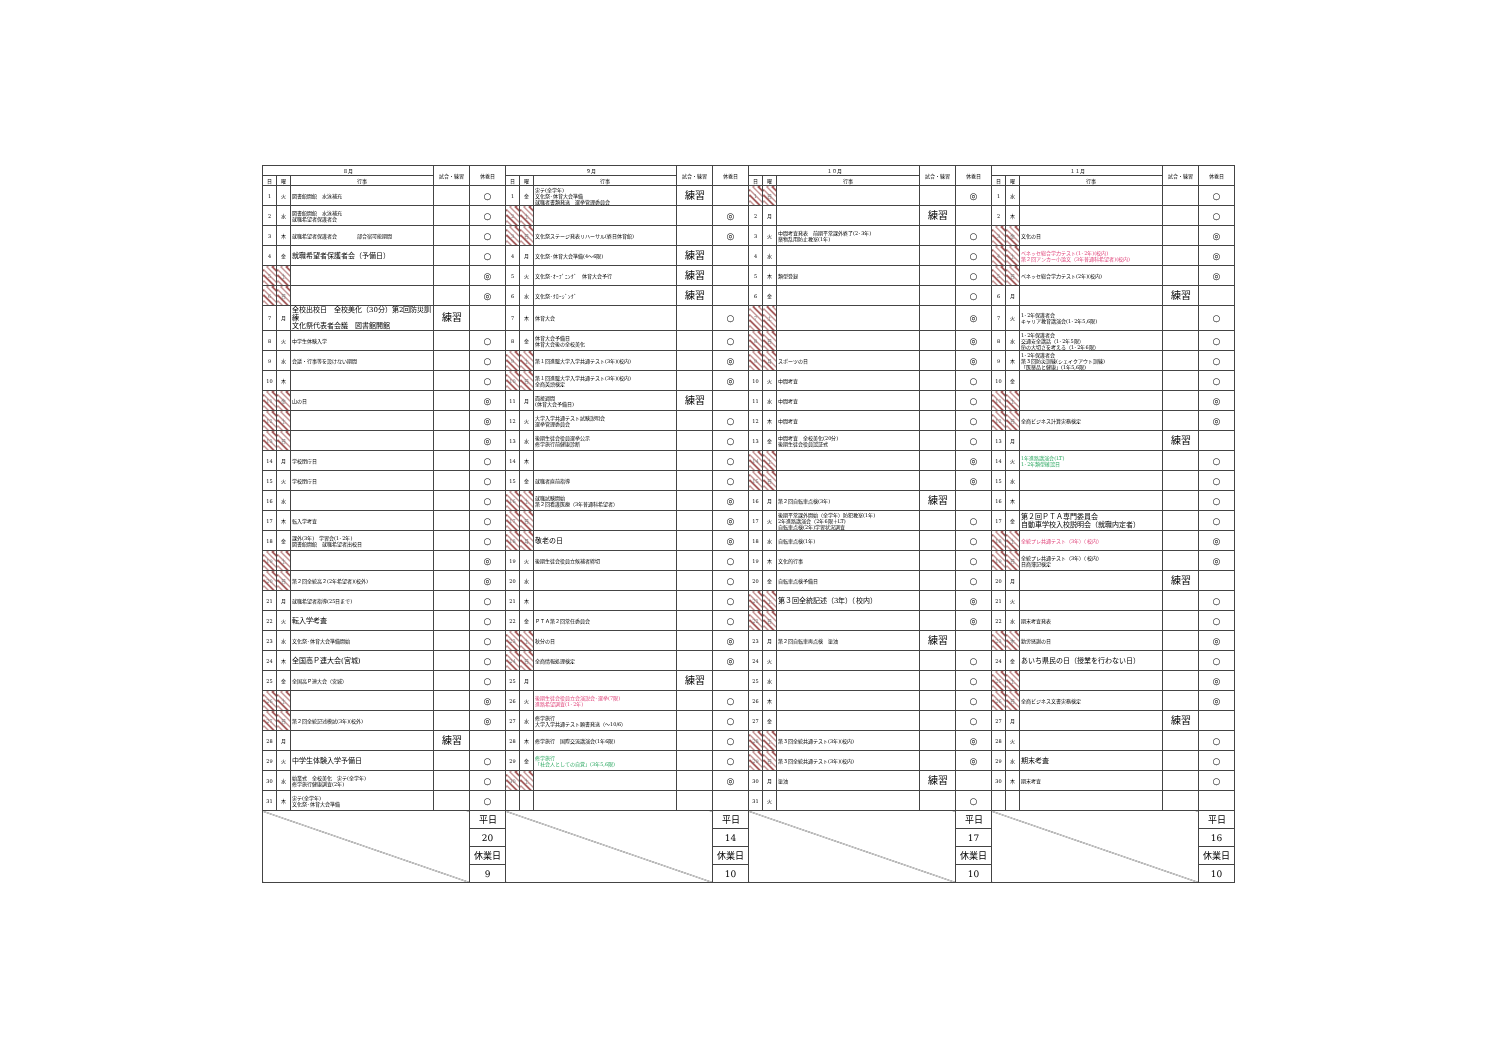| ８月 | | | 試合・練習 | 休養日 | ９月 | | | 試合・練習 | 休養日 | １０月 | | | 試合・練習 | 休養日 | １１月 | | | 試合・練習 | 休養日 |
| --- | --- | --- | --- | --- | --- | --- | --- | --- | --- | --- | --- | --- | --- | --- | --- | --- | --- | --- | --- |
| 日 | 曜 | 行事 | | | 日 | 曜 | 行事 | | | 日 | 曜 | 行事 | | | 日 | 曜 | 行事 | | |
| 1 | 火 | 図書館開館 水泳補充 | | ○ | 1 | 金 | 実テ(全学年) 文化祭･体育大会準備 就職者書類発送 選挙管理委員会 | 練習 | | 1 | 日 | | | ◎ | 1 | 水 | | | ○ |
| 2 | 水 | 図書館開館 水泳補充 就職希望者保護者会 | | ○ | 2 | 土 | | | ◎ | 2 | 月 | | 練習 | | 2 | 木 | | | ○ |
| 3 | 木 | 就職希望者保護者会 部合宿可能期間 | | ○ | 3 | 日 | 文化祭ステージ発表リハーサル(終日体育館) | | ◎ | 3 | 火 | 中間考査発表 前期平常課外終了(2･3年) 薬物乱用防止教室(1年) | | ○ | 3 | 金 | 文化の日 | | ◎ |
| 4 | 金 | 就職希望者保護者会（予備日） | | ○ | 4 | 月 | 文化祭･体育大会準備(4～6限) | 練習 | | 4 | 水 | | | ○ | 4 | 土 | ベネッセ総合学力テスト(1･2年)(校内) 第２回アンカー小論文（3年普通科希望者)(校内) | | ◎ |
| 5 | 土 | | | ◎ | 5 | 火 | 文化祭･ｵｰﾌﾟﾆﾝｸﾞ 体育大会予行 | 練習 | | 5 | 木 | 類型登録 | | ○ | 5 | 日 | ベネッセ総合学力テスト(2年)(校内) | | ◎ |
| 6 | 日 | | | ◎ | 6 | 水 | 文化祭･ｸﾛｰｼﾞﾝｸﾞ | 練習 | | 6 | 金 | | | ○ | 6 | 月 | | 練習 | |
| 7 | 月 | 全校出校日 全校美化（30分）第2回防災訓練 文化祭代表者会議 図書館開館 | 練習 | | 7 | 木 | 体育大会 | | ○ | 7 | 土 | | | ◎ | 7 | 火 | 1･2年保護者会 キャリア教育講演会(1･2年5,6限) | | ○ |
| 8 | 火 | 中学生体験入学 | | ○ | 8 | 金 | 体育大会予備日 体育大会後の全校美化 | | ○ | 8 | 日 | | | ◎ | 8 | 水 | 1･2年保護者会 交通安全講話（1･2年5限） 命の大切さを考える（1･2年6限） | | ○ |
| 9 | 水 | 会議・行事等を設けない期間 | | ○ | 9 | 土 | 第１回進駿大学入学共通テスト(3年)(校内) | | ◎ | 9 | 月 | スポーツの日 | | ◎ | 9 | 木 | 1･2年保護者会 第３回防災訓練(シェイクアウト訓練) 「医薬品と健康」(1年5,6限) | | ○ |
| 10 | 木 | | | ○ | 10 | 日 | 第１回進駿大学入学共通テスト(3年)(校内) 全商英語検定 | | ◎ | 10 | 火 | 中間考査 | | ○ | 10 | 金 | | | ○ |
| 11 | 金 | 山の日 | | ◎ | 11 | 月 | 面接週間 (体育大会予備日) | 練習 | | 11 | 水 | 中間考査 | | ○ | 11 | 土 | | | ◎ |
| 12 | 土 | | | ◎ | 12 | 火 | 大学入学共通テスト試験説明会 選挙管理委員会 | | ○ | 12 | 木 | 中間考査 | | ○ | 12 | 日 | 全商ビジネス計算実務検定 | | ◎ |
| 13 | 日 | | | ◎ | 13 | 水 | 後期生徒会役員選挙公示 修学旅行前健康診断 | | ○ | 13 | 金 | 中間考査 全校美化(20分) 後期生徒会役員認証式 | | ○ | 13 | 月 | | 練習 | |
| 14 | 月 | 学校閉庁日 | | ○ | 14 | 木 | | | ○ | 14 | 土 | | | ◎ | 14 | 火 | 1年進路講演会(LT) 1･2年類型確認日 | | ○ |
| 15 | 火 | 学校閉庁日 | | ○ | 15 | 金 | 就職者直前指導 | | ○ | 15 | 日 | | | ◎ | 15 | 水 | | | ○ |
| 16 | 水 | | | ○ | 16 | 土 | 就職試験開始 第２回看護医療（3年普通科希望者） | | ◎ | 16 | 月 | 第２回自転車点検(3年) | 練習 | | 16 | 木 | | | ○ |
| 17 | 木 | 転入学考査 | | ○ | 17 | 日 | | | ◎ | 17 | 火 | 後期平常課外開始（全学年）防犯教室(1年) 2年進路講演会（2年6限＋LT) 自転車点検(2年)学習状況調査 | | ○ | 17 | 金 | 第２回ＰＴＡ専門委員会 自動車学校入校説明会（就職内定者） | | ○ |
| 18 | 金 | 課外(3年) 学習会(1･2年) 図書館開館 就職希望者出校日 | | ○ | 18 | 月 | 敬老の日 | | ◎ | 18 | 水 | 自転車点検(1年) | | ○ | 18 | 土 | 全統プレ共通テスト（3年）（校内） | | ◎ |
| 19 | 土 | | | ◎ | 19 | 火 | 後期生徒会役員立候補者締切 | | ○ | 19 | 木 | 文化的行事 | | ○ | 19 | 日 | 全統プレ共通テスト（3年）（校内） 日商簿記検定 | | ◎ |
| 20 | 日 | 第２回全統高２(2年希望者)(校外) | | ◎ | 20 | 水 | | | ○ | 20 | 金 | 自転車点検予備日 | | ○ | 20 | 月 | | 練習 | |
| 21 | 月 | 就職希望者指導(25日まで) | | ○ | 21 | 木 | | | ○ | 21 | 土 | 第３回全統記述（3年）（校内） | | ◎ | 21 | 火 | | | ○ |
| 22 | 火 | 転入学考査 | | ○ | 22 | 金 | ＰＴＡ第２回常任委員会 | | ○ | 22 | 日 | | | ◎ | 22 | 水 | 期末考査発表 | | ○ |
| 23 | 水 | 文化祭･体育大会準備開始 | | ○ | 23 | 土 | 秋分の日 | | ◎ | 23 | 月 | 第２回自転車再点検 塗油 | 練習 | | 23 | 木 | 勤労感謝の日 | | ◎ |
| 24 | 木 | 全国高Ｐ連大会(宮城) | | ○ | 24 | 日 | 全商情報処理検定 | | ◎ | 24 | 火 | | | ○ | 24 | 金 | あいち県民の日（授業を行わない日） | | ○ |
| 25 | 金 | 全国高Ｐ連大会（宮城） | | ○ | 25 | 月 | | 練習 | | 25 | 水 | | | ○ | 25 | 土 | | | ◎ |
| 26 | 土 | | | ◎ | 26 | 火 | 後期生徒会役員立会演説会･選挙(7限) 進路希望調査(1･2年) | | ○ | 26 | 木 | | | ○ | 26 | 日 | 全商ビジネス文書実務検定 | | ◎ |
| 27 | 日 | 第２回全統記述模試(3年)(校外) | | ◎ | 27 | 水 | 修学旅行 大学入学共通テスト願書発送（～10/6） | | ○ | 27 | 金 | | | ○ | 27 | 月 | | 練習 | |
| 28 | 月 | | 練習 | | 28 | 木 | 修学旅行 国際交流講演会(1年6限) | | ○ | 28 | 土 | 第３回全統共通テスト(3年)(校内) | | ◎ | 28 | 火 | | | ○ |
| 29 | 火 | 中学生体験入学予備日 | | ○ | 29 | 金 | 修学旅行 「社会人としての自覚」(3年5,6限) | | ○ | 29 | 日 | 第３回全統共通テスト(3年)(校内) | | ◎ | 29 | 水 | 期末考査 | | ○ |
| 30 | 水 | 始業式 全校美化 実テ(全学年) 修学旅行健康調査(2年) | | ○ | 30 | 土 | | | ◎ | 30 | 月 | 塗油 | 練習 | | 30 | 木 | 期末考査 | | ○ |
| 31 | 木 | 実テ(全学年) 文化祭･体育大会準備 | | ○ | | | | | | 31 | 火 | | | ○ | | | | | |
| | | | | 平日 | | | | | 平日 | | | | | 平日 | | | | | 平日 |
| | | | | 20 | | | | | 14 | | | | | 17 | | | | | 16 |
| | | | | 休業日 | | | | | 休業日 | | | | | 休業日 | | | | | 休業日 |
| | | | | 9 | | | | | 10 | | | | | 10 | | | | | 10 |